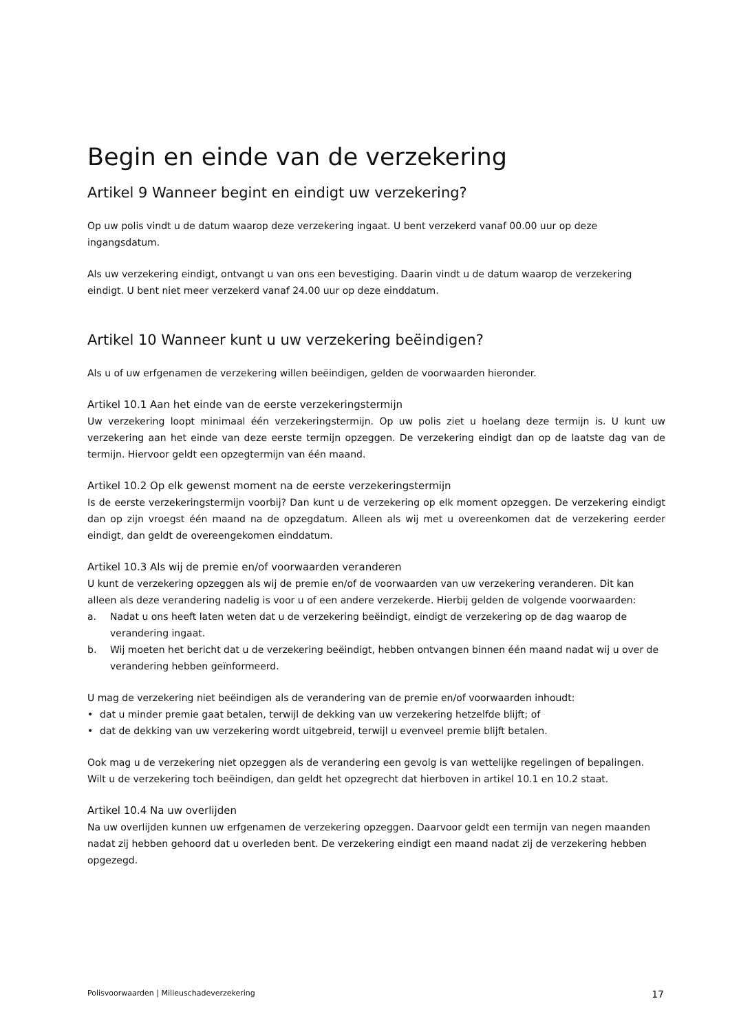Begin en einde van de verzekering
Artikel 9 Wanneer begint en eindigt uw verzekering?
Op uw polis vindt u de datum waarop deze verzekering ingaat. U bent verzekerd vanaf 00.00 uur op deze ingangsdatum.
Als uw verzekering eindigt, ontvangt u van ons een bevestiging. Daarin vindt u de datum waarop de verzekering eindigt. U bent niet meer verzekerd vanaf 24.00 uur op deze einddatum.
Artikel 10 Wanneer kunt u uw verzekering beëindigen?
Als u of uw erfgenamen de verzekering willen beëindigen, gelden de voorwaarden hieronder.
Artikel 10.1 Aan het einde van de eerste verzekeringstermijn
Uw verzekering loopt minimaal één verzekeringstermijn. Op uw polis ziet u hoelang deze termijn is. U kunt uw verzekering aan het einde van deze eerste termijn opzeggen. De verzekering eindigt dan op de laatste dag van de termijn. Hiervoor geldt een opzegtermijn van één maand.
Artikel 10.2 Op elk gewenst moment na de eerste verzekeringstermijn
Is de eerste verzekeringstermijn voorbij? Dan kunt u de verzekering op elk moment opzeggen. De verzekering eindigt dan op zijn vroegst één maand na de opzegdatum. Alleen als wij met u overeenkomen dat de verzekering eerder eindigt, dan geldt de overeengekomen einddatum.
Artikel 10.3 Als wij de premie en/of voorwaarden veranderen
U kunt de verzekering opzeggen als wij de premie en/of de voorwaarden van uw verzekering veranderen. Dit kan alleen als deze verandering nadelig is voor u of een andere verzekerde. Hierbij gelden de volgende voorwaarden:
a. Nadat u ons heeft laten weten dat u de verzekering beëindigt, eindigt de verzekering op de dag waarop de verandering ingaat.
b. Wij moeten het bericht dat u de verzekering beëindigt, hebben ontvangen binnen één maand nadat wij u over de verandering hebben geïnformeerd.
U mag de verzekering niet beëindigen als de verandering van de premie en/of voorwaarden inhoudt:
• dat u minder premie gaat betalen, terwijl de dekking van uw verzekering hetzelfde blijft; of
• dat de dekking van uw verzekering wordt uitgebreid, terwijl u evenveel premie blijft betalen.
Ook mag u de verzekering niet opzeggen als de verandering een gevolg is van wettelijke regelingen of bepalingen. Wilt u de verzekering toch beëindigen, dan geldt het opzegrecht dat hierboven in artikel 10.1 en 10.2 staat.
Artikel 10.4 Na uw overlijden
Na uw overlijden kunnen uw erfgenamen de verzekering opzeggen. Daarvoor geldt een termijn van negen maanden nadat zij hebben gehoord dat u overleden bent. De verzekering eindigt een maand nadat zij de verzekering hebben opgezegd.
Polisvoorwaarden | Milieuschadeverzekering 17